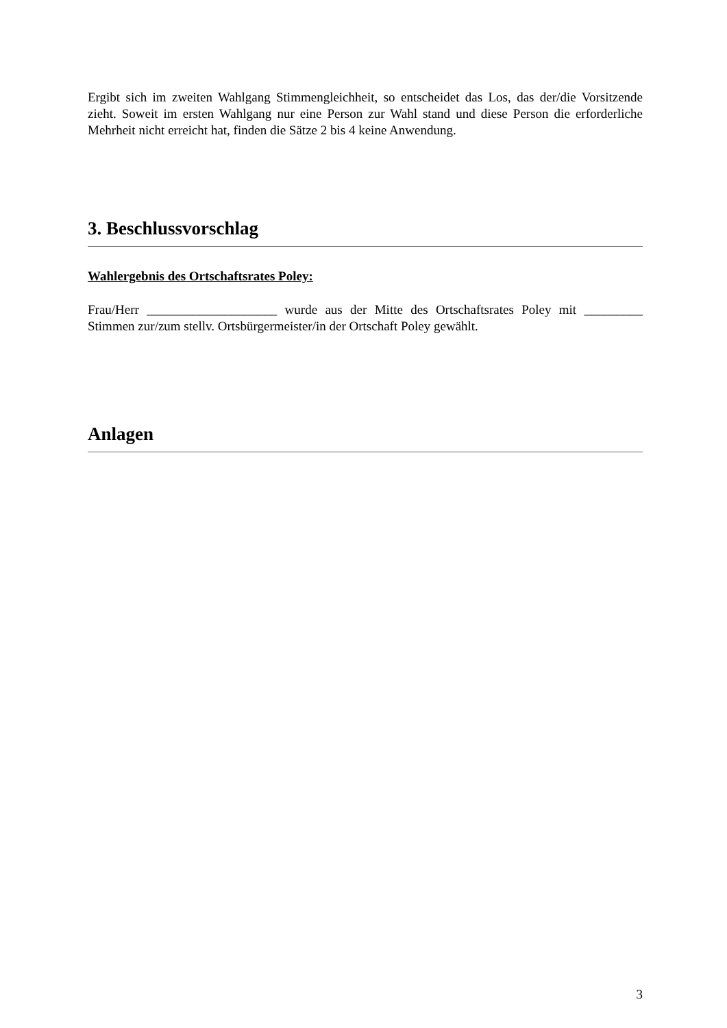Ergibt sich im zweiten Wahlgang Stimmengleichheit, so entscheidet das Los, das der/die Vorsitzende zieht. Soweit im ersten Wahlgang nur eine Person zur Wahl stand und diese Person die erforderliche Mehrheit nicht erreicht hat, finden die Sätze 2 bis 4 keine Anwendung.
3. Beschlussvorschlag
Wahlergebnis des Ortschaftsrates Poley:
Frau/Herr ____________________ wurde aus der Mitte des Ortschaftsrates Poley mit _________ Stimmen zur/zum stellv. Ortsbürgermeister/in der Ortschaft Poley gewählt.
Anlagen
3